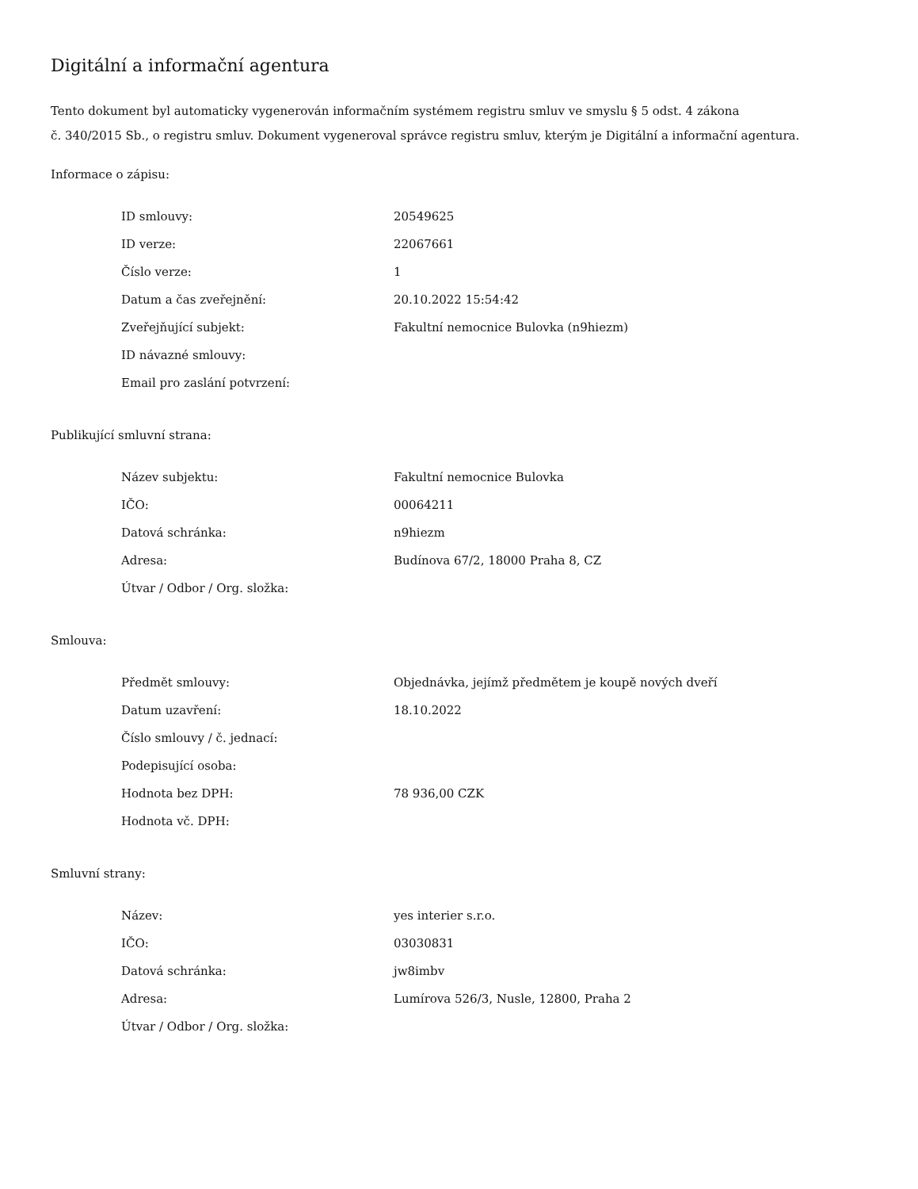Digitální a informační agentura
Tento dokument byl automaticky vygenerován informačním systémem registru smluv ve smyslu § 5 odst. 4 zákona
č. 340/2015 Sb., o registru smluv. Dokument vygeneroval správce registru smluv, kterým je Digitální a informační agentura.
Informace o zápisu:
| ID smlouvy: | 20549625 |
| ID verze: | 22067661 |
| Číslo verze: | 1 |
| Datum a čas zveřejnění: | 20.10.2022 15:54:42 |
| Zveřejňující subjekt: | Fakultní nemocnice Bulovka (n9hiezm) |
| ID návazné smlouvy: | |
| Email pro zaslání potvrzení: | |
Publikující smluvní strana:
| Název subjektu: | Fakultní nemocnice Bulovka |
| IČO: | 00064211 |
| Datová schránka: | n9hiezm |
| Adresa: | Budínova 67/2, 18000 Praha 8, CZ |
| Útvar / Odbor / Org. složka: | |
Smlouva:
| Předmět smlouvy: | Objednávka, jejímž předmětem je koupě nových dveří |
| Datum uzavření: | 18.10.2022 |
| Číslo smlouvy / č. jednací: | |
| Podepisující osoba: | |
| Hodnota bez DPH: | 78 936,00 CZK |
| Hodnota vč. DPH: | |
Smluvní strany:
| Název: | yes interier s.r.o. |
| IČO: | 03030831 |
| Datová schránka: | jw8imbv |
| Adresa: | Lumírova 526/3, Nusle, 12800, Praha 2 |
| Útvar / Odbor / Org. složka: | |